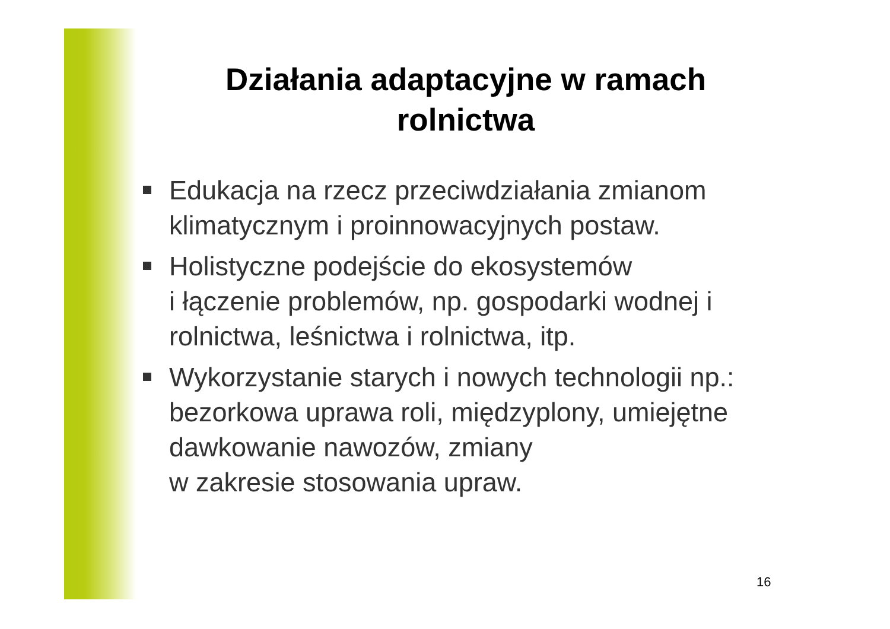Działania adaptacyjne w ramach
rolnictwa
Edukacja na rzecz przeciwdziałania zmianom klimatycznym i proinnowacyjnych postaw.
Holistyczne podejście do ekosystemów
i łączenie problemów, np. gospodarki wodnej i rolnictwa, leśnictwa i rolnictwa, itp.
Wykorzystanie starych i nowych technologii np.: bezorkowa uprawa roli, międzyplony, umiejętne dawkowanie nawozów, zmiany
w zakresie stosowania upraw.
16